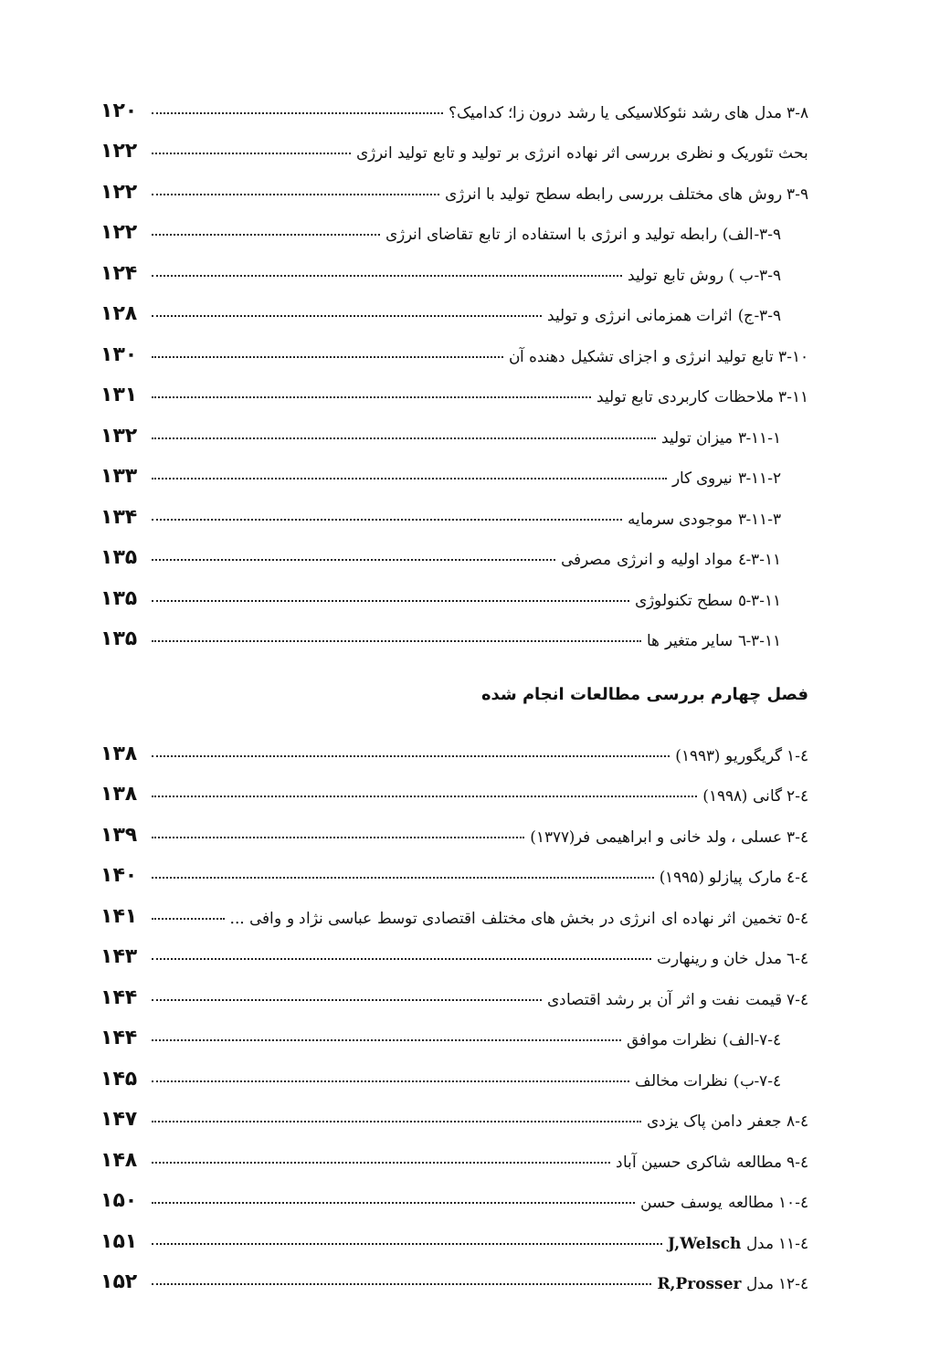۳-۸ مدل های رشد نئوکلاسیکی یا رشد درون زا؛ کدامیک؟ ۱۲۰
بحث تئوریک و نظری بررسی اثر نهاده انرژی بر تولید و تابع تولید انرژی ۱۲۲
۳-۹ روش های مختلف بررسی رابطه سطح تولید با انرژی ۱۲۲
۳-۹-الف) رابطه تولید و انرژی با استفاده از تابع تقاضای انرژی ۱۲۲
۳-۹-ب ) روش تابع تولید ۱۲۴
۳-۹-ج) اثرات همزمانی انرژی و تولید ۱۲۸
۳-۱۰ تابع تولید انرژی و اجزای تشکیل دهنده آن ۱۳۰
۳-۱۱ ملاحظات کاربردی تابع تولید ۱۳۱
۳-۱۱-۱ میزان تولید ۱۳۲
۳-۱۱-۲ نیروی کار ۱۳۳
۳-۱۱-۳ موجودی سرمایه ۱۳۴
۳-۱۱-٤ مواد اولیه و انرژی مصرفی ۱۳۵
۳-۱۱-٥ سطح تکنولوژی ۱۳۵
۳-۱۱-٦ سایر متغیر ها ۱۳۵
فصل چهارم بررسی مطالعات انجام شده
٤-۱ گریگوریو (۱۹۹۳) ۱۳۸
٤-۲ گانی (۱۹۹۸) ۱۳۸
٤-۳ عسلی ، ولد خانی و ابراهیمی فر(۱۳۷۷) ۱۳۹
٤-٤ مارک پیازلو (۱۹۹۵) ۱۴۰
٤-٥ تخمین اثر نهاده ای انرژی در بخش های مختلف اقتصادی توسط عباسی نژاد و وافی ... ۱۴۱
٤-٦ مدل خان و رینهارت ۱۴۳
٤-۷ قیمت نفت و اثر آن بر رشد اقتصادی ۱۴۴
٤-۷-الف) نظرات موافق ۱۴۴
٤-۷-ب) نظرات مخالف ۱۴۵
٤-۸ جعفر دامن پاک یزدی ۱۴۷
٤-۹ مطالعه شاکری حسین آباد ۱۴۸
٤-۱۰ مطالعه یوسف حسن ۱۵۰
٤-۱۱ مدل J,Welsch ۱۵۱
٤-۱۲ مدل R,Prosser ۱۵۲